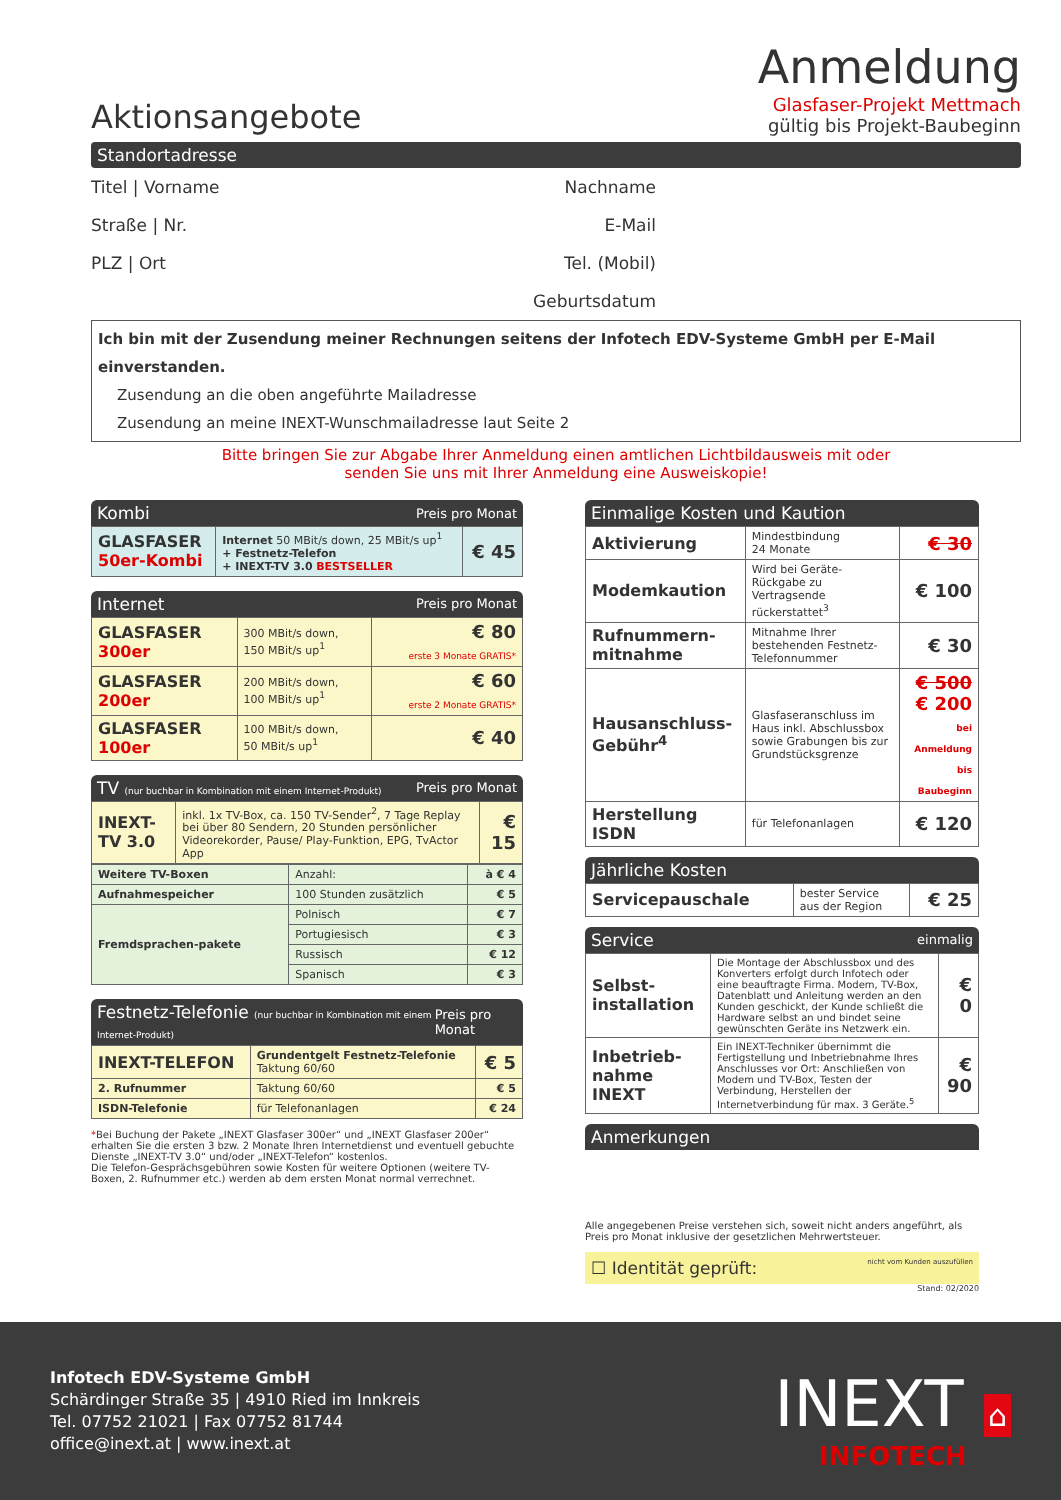Aktionsangebote
Anmeldung
Glasfaser-Projekt Mettmach
gültig bis Projekt-Baubeginn
Standortadresse
Titel | Vorname
Nachname
Straße | Nr.
E-Mail
PLZ | Ort
Tel. (Mobil)
Geburtsdatum
Ich bin mit der Zusendung meiner Rechnungen seitens der Infotech EDV-Systeme GmbH per E-Mail einverstanden.
Zusendung an die oben angeführte Mailadresse
Zusendung an meine INEXT-Wunschmailadresse laut Seite 2
Bitte bringen Sie zur Abgabe Ihrer Anmeldung einen amtlichen Lichtbildausweis mit oder
senden Sie uns mit Ihrer Anmeldung eine Ausweiskopie!
Kombi Preis pro Monat
| GLASFASER 50er-Kombi | Internet 50 MBit/s down, 25 MBit/s up<sup>1</sup> + Festnetz-Telefon + INEXT-TV 3.0 BESTSELLER | € 45 |
Internet Preis pro Monat
| GLASFASER 300er | 300 MBit/s down, 150 MBit/s up<sup>1</sup> | € 80 erste 3 Monate GRATIS* |
| GLASFASER 200er | 200 MBit/s down, 100 MBit/s up<sup>1</sup> | € 60 erste 2 Monate GRATIS* |
| GLASFASER 100er | 100 MBit/s down, 50 MBit/s up<sup>1</sup> | € 40 |
TV (nur buchbar in Kombination mit einem Internet-Produkt) Preis pro Monat
| INEXT-TV 3.0 | inkl. 1x TV-Box, ca. 150 TV-Sender<sup>2</sup>, 7 Tage Replay bei über 80 Sendern, 20 Stunden persönlicher Videorekorder, Pause/ Play-Funktion, EPG, TvActor App | € 15 |
| Weitere TV-Boxen | Anzahl: | à € 4 |
| Aufnahmespeicher | 100 Stunden zusätzlich | € 5 |
| Fremdsprachen-pakete | Polnisch | € 7 |
| | Portugiesisch | € 3 |
| | Russisch | € 12 |
| | Spanisch | € 3 |
Festnetz-Telefonie (nur buchbar in Kombination mit einem Internet-Produkt) Preis pro Monat
| INEXT-TELEFON | Grundentgelt Festnetz-Telefonie Taktung 60/60 | € 5 |
| 2. Rufnummer | Taktung 60/60 | € 5 |
| ISDN-Telefonie | für Telefonanlagen | € 24 |
*Bei Buchung der Pakete „INEXT Glasfaser 300er“ und „INEXT Glasfaser 200er“ erhalten Sie die ersten 3 bzw. 2 Monate Ihren Internetdienst und eventuell gebuchte Dienste „INEXT-TV 3.0“ und/oder „INEXT-Telefon“ kostenlos.
Die Telefon-Gesprächsgebühren sowie Kosten für weitere Optionen (weitere TV-Boxen, 2. Rufnummer etc.) werden ab dem ersten Monat normal verrechnet.
Einmalige Kosten und Kaution
| Aktivierung | Mindestbindung 24 Monate | € 30 |
| Modemkaution | Wird bei Geräte-Rückgabe zu Vertragsende rückerstattet<sup>3</sup> | € 100 |
| Rufnummern-mitnahme | Mitnahme Ihrer bestehenden Festnetz-Telefonnummer | € 30 |
| Hausanschluss-Gebühr<sup>4</sup> | Glasfaseranschluss im Haus inkl. Abschlussbox sowie Grabungen bis zur Grundstücksgrenze | € 500 € 200 bei Anmeldung bis Baubeginn |
| Herstellung ISDN | für Telefonanlagen | € 120 |
Jährliche Kosten
| Servicepauschale | bester Service aus der Region | € 25 |
Service einmalig
| Selbst-installation | Die Montage der Abschlussbox und des Konverters erfolgt durch Infotech oder eine beauftragte Firma. Modem, TV-Box, Datenblatt und Anleitung werden an den Kunden geschickt, der Kunde schließt die Hardware selbst an und bindet seine gewünschten Geräte ins Netzwerk ein. | € 0 |
| Inbetrieb-nahme INEXT | Ein INEXT-Techniker übernimmt die Fertigstellung und Inbetriebnahme Ihres Anschlusses vor Ort: Anschließen von Modem und TV-Box, Testen der Verbindung, Herstellen der Internetverbindung für max. 3 Geräte.<sup>5</sup> | € 90 |
Anmerkungen
Alle angegebenen Preise verstehen sich, soweit nicht anders angeführt, als Preis pro Monat inklusive der gesetzlichen Mehrwertsteuer.
☐ Identität geprüft: nicht vom Kunden auszufüllen
Stand: 02/2020
Infotech EDV-Systeme GmbH
Schärdinger Straße 35 | 4910 Ried im Innkreis
Tel. 07752 21021 | Fax 07752 81744
office@inext.at | www.inext.at
INEXT ⌂
INFOTECH